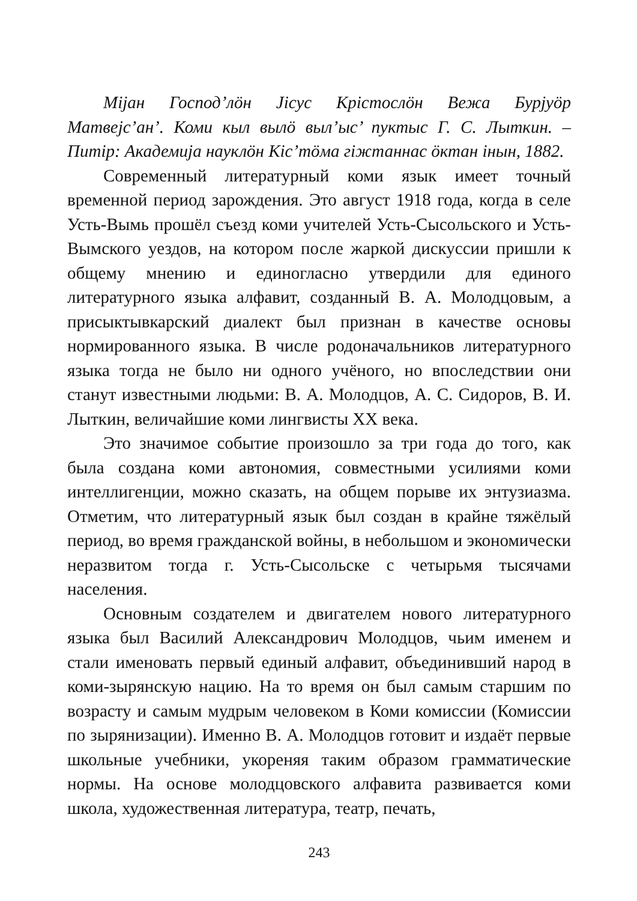Міјан Господ’лӧн Јісус Крістослӧн Вежа Бурјуӧр Матвејс’ан’. Коми кыл вылӧ выл’ыс’ пуктыс Г. С. Лыткин. – Питір: Академија науклӧн Кіс’тӧма гіжтаннас ӧктан інын, 1882.
Современный литературный коми язык имеет точный временной период зарождения. Это август 1918 года, когда в селе Усть-Вымь прошёл съезд коми учителей Усть-Сысольского и Усть-Вымского уездов, на котором после жаркой дискуссии пришли к общему мнению и единогласно утвердили для единого литературного языка алфавит, созданный В. А. Молодцовым, а присыктывкарский диалект был признан в качестве основы нормированного языка. В числе родоначальников литературного языка тогда не было ни одного учёного, но впоследствии они станут известными людьми: В. А. Молодцов, А. С. Сидоров, В. И. Лыткин, величайшие коми лингвисты XX века.
Это значимое событие произошло за три года до того, как была создана коми автономия, совместными усилиями коми интеллигенции, можно сказать, на общем порыве их энтузиазма. Отметим, что литературный язык был создан в крайне тяжёлый период, во время гражданской войны, в небольшом и экономически неразвитом тогда г. Усть-Сысольске с четырьмя тысячами населения.
Основным создателем и двигателем нового литературного языка был Василий Александрович Молодцов, чьим именем и стали именовать первый единый алфавит, объединивший народ в коми-зырянскую нацию. На то время он был самым старшим по возрасту и самым мудрым человеком в Коми комиссии (Комиссии по зырянизации). Именно В. А. Молодцов готовит и издаёт первые школьные учебники, укореняя таким образом грамматические нормы. На основе молодцовского алфавита развивается коми школа, художественная литература, театр, печать,
243